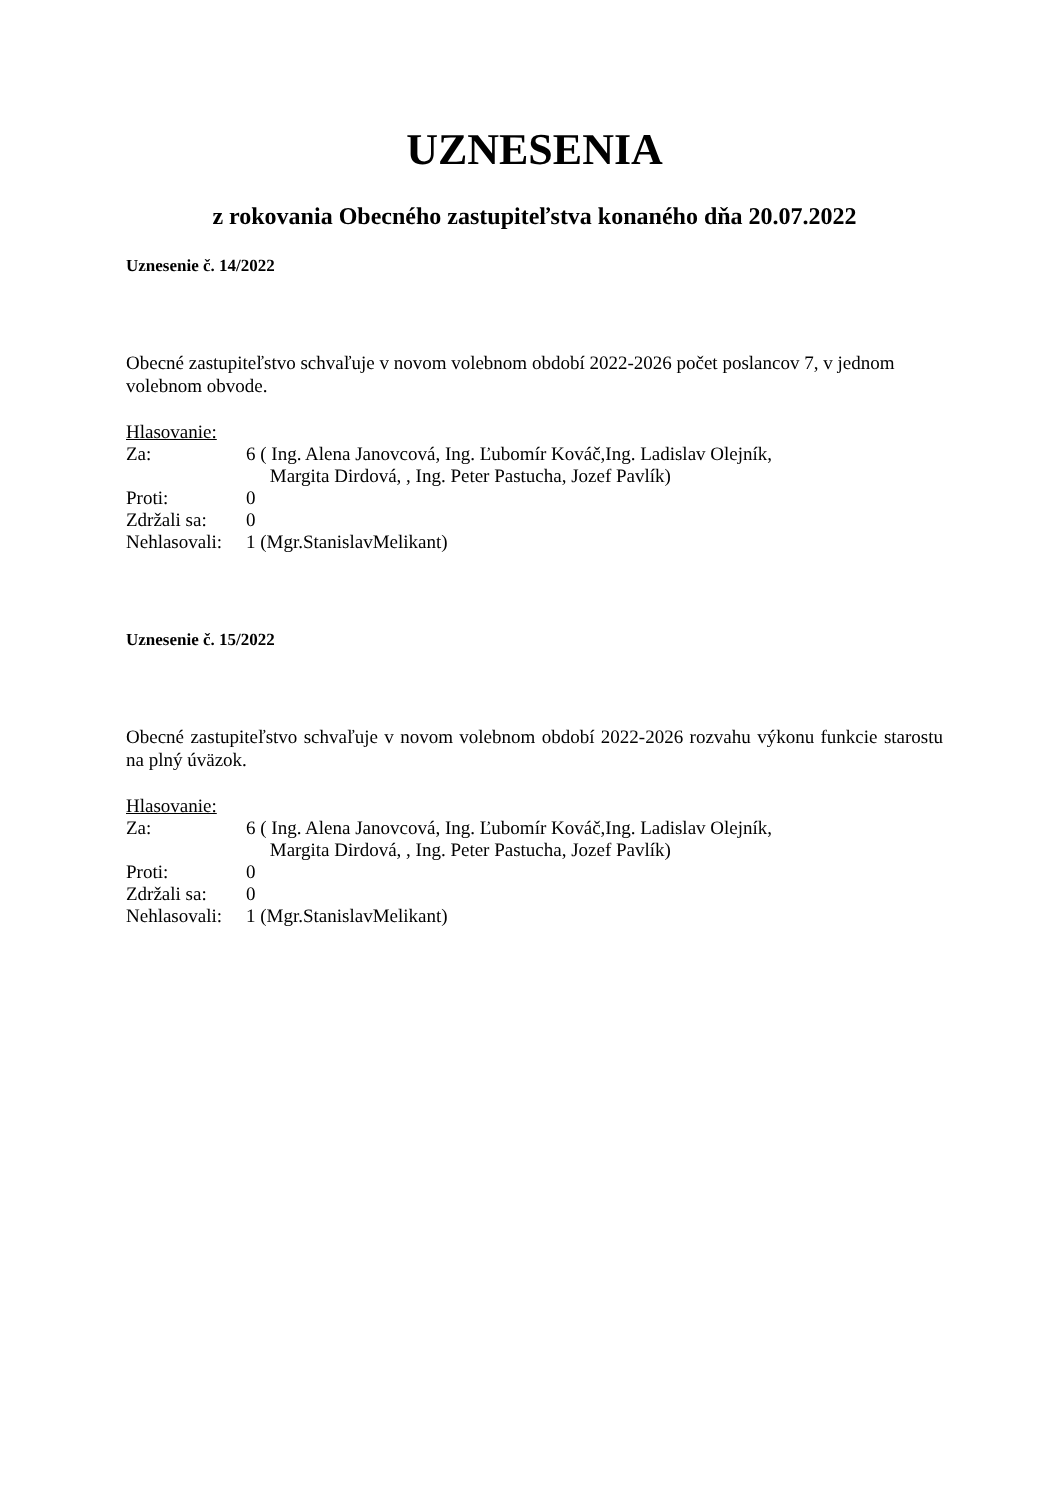UZNESENIA
z rokovania Obecného zastupiteľstva konaného dňa 20.07.2022
Uznesenie č. 14/2022
Obecné zastupiteľstvo schvaľuje v novom volebnom období 2022-2026 počet poslancov 7, v jednom volebnom obvode.
Hlasovanie:
| Za: | 6 ( Ing. Alena Janovcová, Ing. Ľubomír Kováč,Ing. Ladislav Olejník, Margita Dirdová, , Ing. Peter Pastucha, Jozef Pavlík) |
| Proti: | 0 |
| Zdržali sa: | 0 |
| Nehlasovali: | 1 (Mgr.StanislavMelikant) |
Uznesenie č. 15/2022
Obecné zastupiteľstvo schvaľuje v novom volebnom období 2022-2026 rozvahu výkonu funkcie starostu na plný úväzok.
Hlasovanie:
| Za: | 6 ( Ing. Alena Janovcová, Ing. Ľubomír Kováč,Ing. Ladislav Olejník, Margita Dirdová, , Ing. Peter Pastucha, Jozef Pavlík) |
| Proti: | 0 |
| Zdržali sa: | 0 |
| Nehlasovali: | 1 (Mgr.StanislavMelikant) |